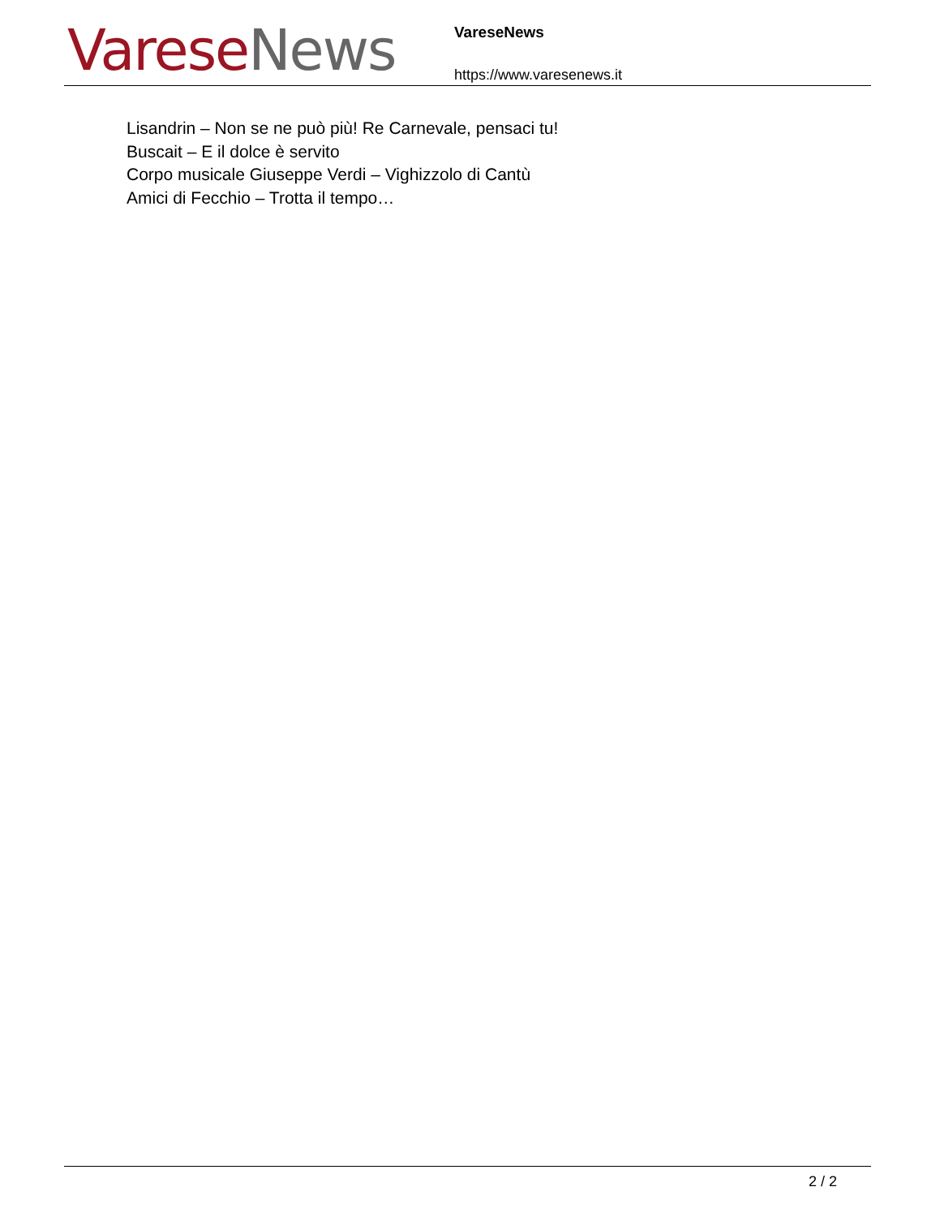Varese News
VareseNews
https://www.varesenews.it
Lisandrin – Non se ne può più! Re Carnevale, pensaci tu!
Buscait – E il dolce è servito
Corpo musicale Giuseppe Verdi – Vighizzolo di Cantù
Amici di Fecchio – Trotta il tempo…
2 / 2